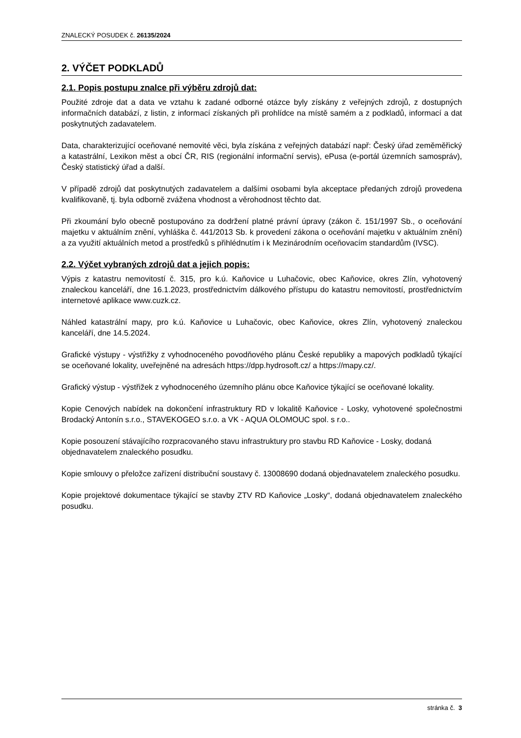ZNALECKÝ POSUDEK č. 26135/2024
2. VÝČET PODKLADŮ
2.1. Popis postupu znalce při výběru zdrojů dat:
Použité zdroje dat a data ve vztahu k zadané odborné otázce byly získány z veřejných zdrojů, z dostupných informačních databází, z listin, z informací získaných při prohlídce na místě samém a z podkladů, informací a dat poskytnutých zadavatelem.
Data, charakterizující oceňované nemovité věci, byla získána z veřejných databází např: Český úřad zeměměřický a katastrální, Lexikon měst a obcí ČR, RIS (regionální informační servis), ePusa (e-portál územních samospráv), Český statistický úřad a další.
V případě zdrojů dat poskytnutých zadavatelem a dalšími osobami byla akceptace předaných zdrojů provedena kvalifikovaně, tj. byla odborně zvážena vhodnost a věrohodnost těchto dat.
Při zkoumání bylo obecně postupováno za dodržení platné právní úpravy (zákon č. 151/1997 Sb., o oceňování majetku v aktuálním znění, vyhláška č. 441/2013 Sb. k provedení zákona o oceňování majetku v aktuálním znění) a za využití aktuálních metod a prostředků s přihlédnutím i k Mezinárodním oceňovacím standardům (IVSC).
2.2. Výčet vybraných zdrojů dat a jejich popis:
Výpis z katastru nemovitostí č. 315, pro k.ú. Kaňovice u Luhačovic, obec Kaňovice, okres Zlín, vyhotovený znaleckou kanceláří, dne 16.1.2023, prostřednictvím dálkového přístupu do katastru nemovitostí, prostřednictvím internetové aplikace www.cuzk.cz.
Náhled katastrální mapy, pro k.ú. Kaňovice u Luhačovic, obec Kaňovice, okres Zlín, vyhotovený znaleckou kanceláří, dne 14.5.2024.
Grafické výstupy - výstřižky z vyhodnoceného povodňového plánu České republiky a mapových podkladů týkající se oceňované lokality, uveřejněné na adresách https://dpp.hydrosoft.cz/ a https://mapy.cz/.
Grafický výstup - výstřižek z vyhodnoceného územního plánu obce Kaňovice týkající se oceňované lokality.
Kopie Cenových nabídek na dokončení infrastruktury RD v lokalitě Kaňovice - Losky, vyhotovené společnostmi Brodacký Antonín s.r.o., STAVEKOGEO s.r.o. a VK - AQUA OLOMOUC spol. s r.o..
Kopie posouzení stávajícího rozpracovaného stavu infrastruktury pro stavbu RD Kaňovice - Losky, dodaná objednavatelem znaleckého posudku.
Kopie smlouvy o přeložce zařízení distribuční soustavy č. 13008690 dodaná objednavatelem znaleckého posudku.
Kopie projektové dokumentace týkající se stavby ZTV RD Kaňovice „Losky“, dodaná objednavatelem znaleckého posudku.
stránka č. 3